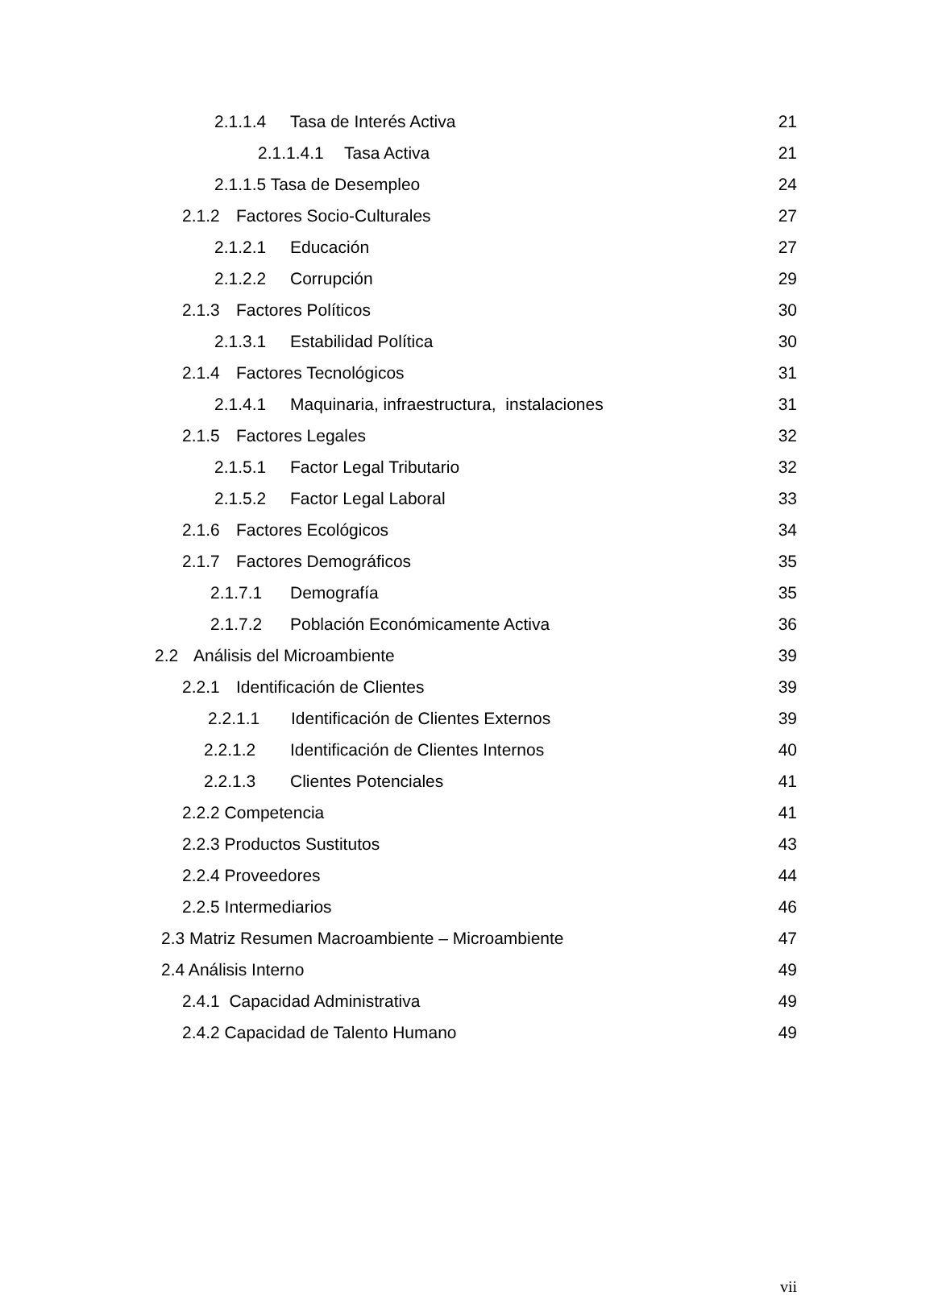2.1.1.4 Tasa de Interés Activa
21
2.1.1.4.1 Tasa Activa
21
2.1.1.5 Tasa de Desempleo
24
2.1.2 Factores Socio-Culturales
27
2.1.2.1 Educación
27
2.1.2.2 Corrupción
29
2.1.3 Factores Políticos
30
2.1.3.1 Estabilidad Política
30
2.1.4 Factores Tecnológicos
31
2.1.4.1 Maquinaria, infraestructura, instalaciones
31
2.1.5 Factores Legales
32
2.1.5.1 Factor Legal Tributario
32
2.1.5.2 Factor Legal Laboral
33
2.1.6 Factores Ecológicos
34
2.1.7 Factores Demográficos
35
2.1.7.1 Demografía
35
2.1.7.2 Población Económicamente Activa
36
2.2 Análisis del Microambiente
39
2.2.1 Identificación de Clientes
39
2.2.1.1 Identificación de Clientes Externos
39
2.2.1.2 Identificación de Clientes Internos
40
2.2.1.3 Clientes Potenciales
41
2.2.2 Competencia
41
2.2.3 Productos Sustitutos
43
2.2.4 Proveedores
44
2.2.5 Intermediarios
46
2.3 Matriz Resumen Macroambiente – Microambiente
47
2.4 Análisis Interno
49
2.4.1 Capacidad Administrativa
49
2.4.2 Capacidad de Talento Humano
49
vii